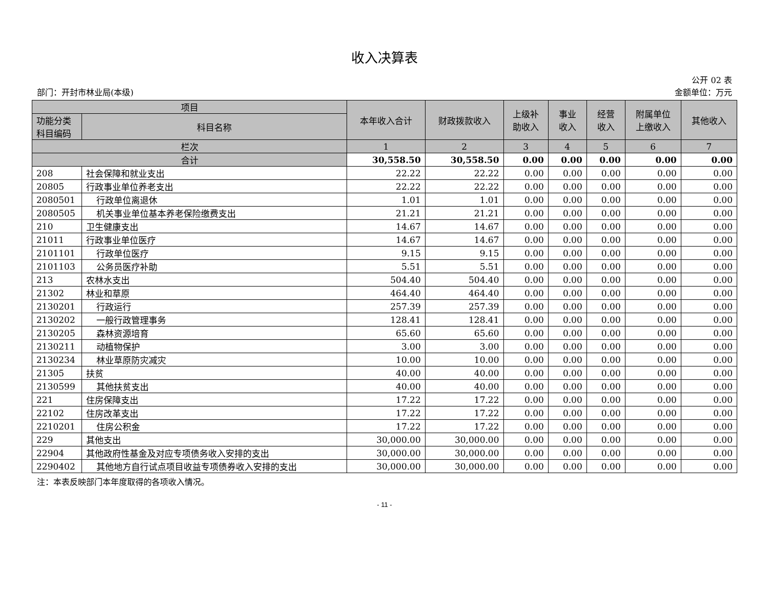收入决算表
公开 02 表
部门：开封市林业局(本级) 金额单位：万元
| 项目 | | 本年收入合计 | 财政拨款收入 | 上级补 助收入 | 事业 收入 | 经营 收入 | 附属单位 上缴收入 | 其他收入 |
| --- | --- | --- | --- | --- | --- | --- | --- | --- |
| 功能分类 科目编码 | 科目名称 | | | | | | | |
| 栏次 | | 1 | 2 | 3 | 4 | 5 | 6 | 7 |
| 合计 | | 30,558.50 | 30,558.50 | 0.00 | 0.00 | 0.00 | 0.00 | 0.00 |
| 208 | 社会保障和就业支出 | 22.22 | 22.22 | 0.00 | 0.00 | 0.00 | 0.00 | 0.00 |
| 20805 | 行政事业单位养老支出 | 22.22 | 22.22 | 0.00 | 0.00 | 0.00 | 0.00 | 0.00 |
| 2080501 | 行政单位离退休 | 1.01 | 1.01 | 0.00 | 0.00 | 0.00 | 0.00 | 0.00 |
| 2080505 | 机关事业单位基本养老保险缴费支出 | 21.21 | 21.21 | 0.00 | 0.00 | 0.00 | 0.00 | 0.00 |
| 210 | 卫生健康支出 | 14.67 | 14.67 | 0.00 | 0.00 | 0.00 | 0.00 | 0.00 |
| 21011 | 行政事业单位医疗 | 14.67 | 14.67 | 0.00 | 0.00 | 0.00 | 0.00 | 0.00 |
| 2101101 | 行政单位医疗 | 9.15 | 9.15 | 0.00 | 0.00 | 0.00 | 0.00 | 0.00 |
| 2101103 | 公务员医疗补助 | 5.51 | 5.51 | 0.00 | 0.00 | 0.00 | 0.00 | 0.00 |
| 213 | 农林水支出 | 504.40 | 504.40 | 0.00 | 0.00 | 0.00 | 0.00 | 0.00 |
| 21302 | 林业和草原 | 464.40 | 464.40 | 0.00 | 0.00 | 0.00 | 0.00 | 0.00 |
| 2130201 | 行政运行 | 257.39 | 257.39 | 0.00 | 0.00 | 0.00 | 0.00 | 0.00 |
| 2130202 | 一般行政管理事务 | 128.41 | 128.41 | 0.00 | 0.00 | 0.00 | 0.00 | 0.00 |
| 2130205 | 森林资源培育 | 65.60 | 65.60 | 0.00 | 0.00 | 0.00 | 0.00 | 0.00 |
| 2130211 | 动植物保护 | 3.00 | 3.00 | 0.00 | 0.00 | 0.00 | 0.00 | 0.00 |
| 2130234 | 林业草原防灾减灾 | 10.00 | 10.00 | 0.00 | 0.00 | 0.00 | 0.00 | 0.00 |
| 21305 | 扶贫 | 40.00 | 40.00 | 0.00 | 0.00 | 0.00 | 0.00 | 0.00 |
| 2130599 | 其他扶贫支出 | 40.00 | 40.00 | 0.00 | 0.00 | 0.00 | 0.00 | 0.00 |
| 221 | 住房保障支出 | 17.22 | 17.22 | 0.00 | 0.00 | 0.00 | 0.00 | 0.00 |
| 22102 | 住房改革支出 | 17.22 | 17.22 | 0.00 | 0.00 | 0.00 | 0.00 | 0.00 |
| 2210201 | 住房公积金 | 17.22 | 17.22 | 0.00 | 0.00 | 0.00 | 0.00 | 0.00 |
| 229 | 其他支出 | 30,000.00 | 30,000.00 | 0.00 | 0.00 | 0.00 | 0.00 | 0.00 |
| 22904 | 其他政府性基金及对应专项债务收入安排的支出 | 30,000.00 | 30,000.00 | 0.00 | 0.00 | 0.00 | 0.00 | 0.00 |
| 2290402 | 其他地方自行试点项目收益专项债券收入安排的支出 | 30,000.00 | 30,000.00 | 0.00 | 0.00 | 0.00 | 0.00 | 0.00 |
注：本表反映部门本年度取得的各项收入情况。
- 11 -